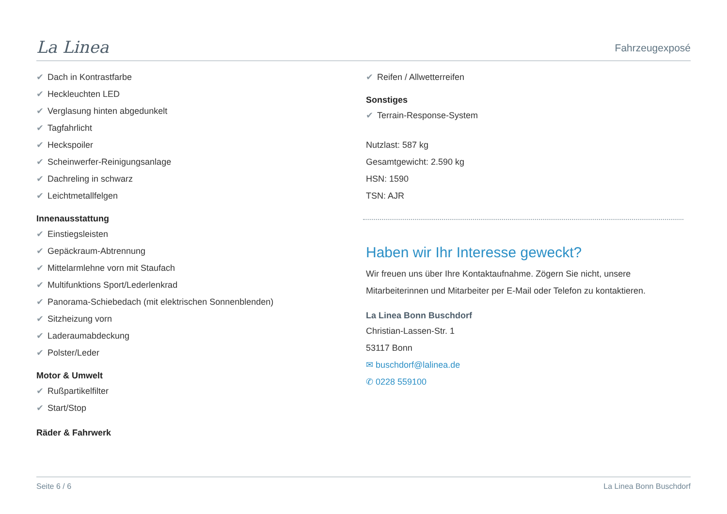La Linea
Fahrzeugexposé
✔ Dach in Kontrastfarbe
✔ Heckleuchten LED
✔ Verglasung hinten abgedunkelt
✔ Tagfahrlicht
✔ Heckspoiler
✔ Scheinwerfer-Reinigungsanlage
✔ Dachreling in schwarz
✔ Leichtmetallfelgen
Innenausstattung
✔ Einstiegsleisten
✔ Gepäckraum-Abtrennung
✔ Mittelarmlehne vorn mit Staufach
✔ Multifunktions Sport/Lederlenkrad
✔ Panorama-Schiebedach (mit elektrischen Sonnenblenden)
✔ Sitzheizung vorn
✔ Laderaumabdeckung
✔ Polster/Leder
Motor & Umwelt
✔ Rußpartikelfilter
✔ Start/Stop
Räder & Fahrwerk
✔ Reifen / Allwetterreifen
Sonstiges
✔ Terrain-Response-System
Nutzlast: 587 kg
Gesamtgewicht: 2.590 kg
HSN: 1590
TSN: AJR
Haben wir Ihr Interesse geweckt?
Wir freuen uns über Ihre Kontaktaufnahme. Zögern Sie nicht, unsere Mitarbeiterinnen und Mitarbeiter per E-Mail oder Telefon zu kontaktieren.
La Linea Bonn Buschdorf
Christian-Lassen-Str. 1
53117 Bonn
✉ buschdorf@lalinea.de
✆ 0228 559100
Seite 6 / 6 La Linea Bonn Buschdorf